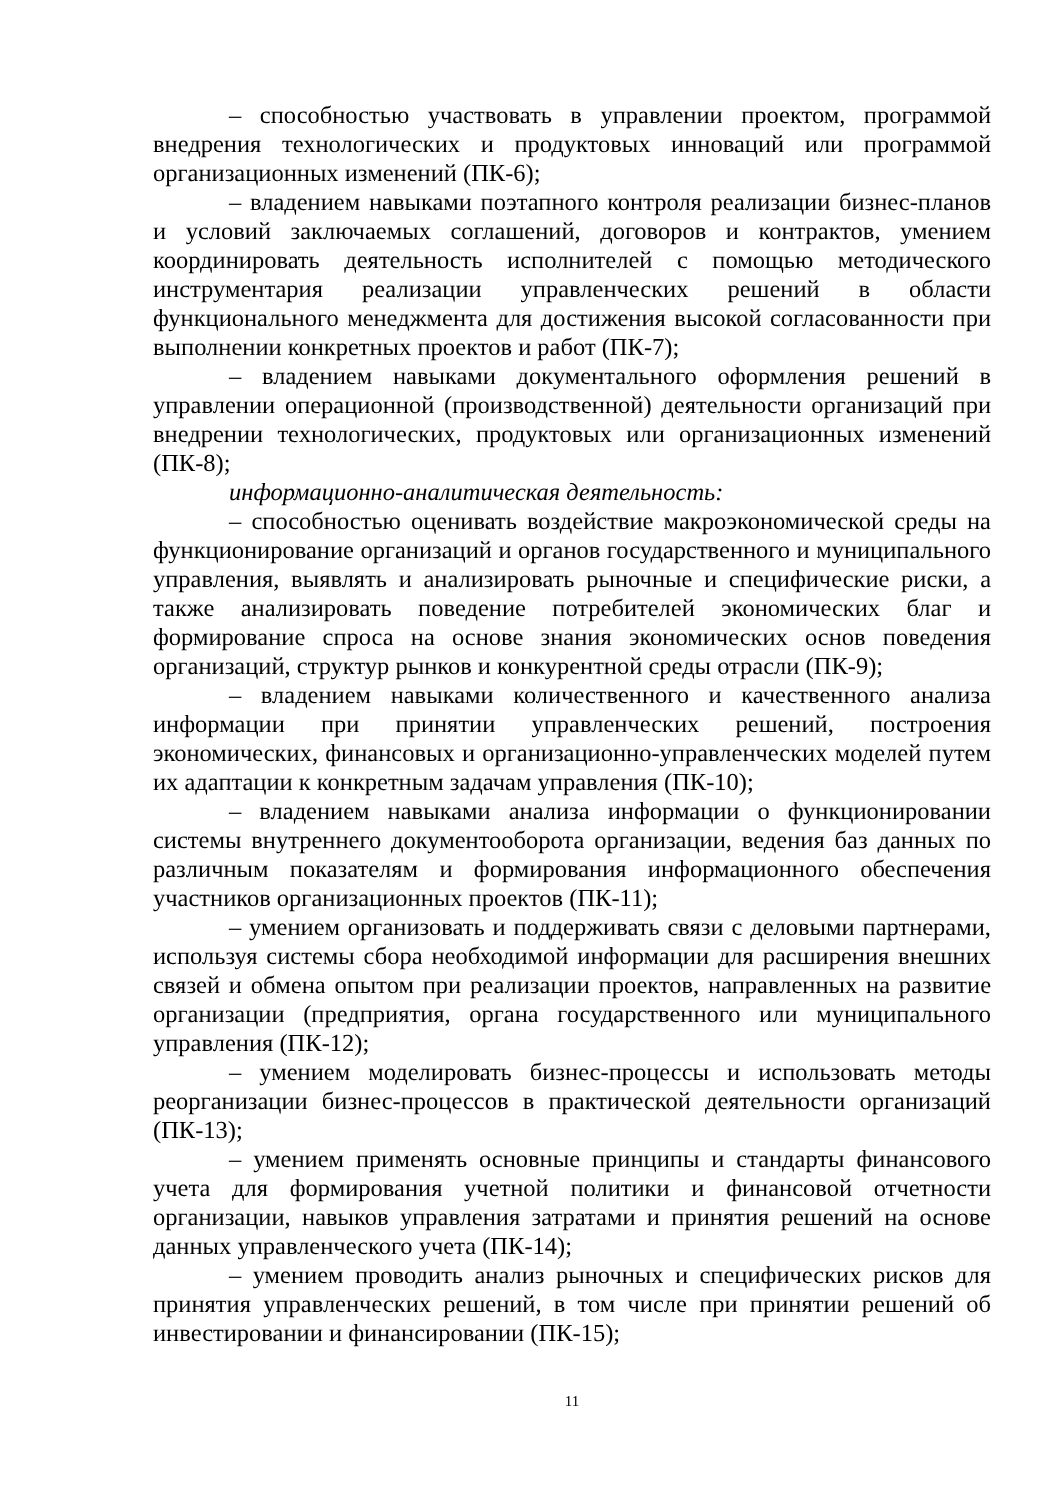– способностью участвовать в управлении проектом, программой внедрения технологических и продуктовых инноваций или программой организационных изменений (ПК-6);
– владением навыками поэтапного контроля реализации бизнес-планов и условий заключаемых соглашений, договоров и контрактов, умением координировать деятельность исполнителей с помощью методического инструментария реализации управленческих решений в области функционального менеджмента для достижения высокой согласованности при выполнении конкретных проектов и работ (ПК-7);
– владением навыками документального оформления решений в управлении операционной (производственной) деятельности организаций при внедрении технологических, продуктовых или организационных изменений (ПК-8);
информационно-аналитическая деятельность:
– способностью оценивать воздействие макроэкономической среды на функционирование организаций и органов государственного и муниципального управления, выявлять и анализировать рыночные и специфические риски, а также анализировать поведение потребителей экономических благ и формирование спроса на основе знания экономических основ поведения организаций, структур рынков и конкурентной среды отрасли (ПК-9);
– владением навыками количественного и качественного анализа информации при принятии управленческих решений, построения экономических, финансовых и организационно-управленческих моделей путем их адаптации к конкретным задачам управления (ПК-10);
– владением навыками анализа информации о функционировании системы внутреннего документооборота организации, ведения баз данных по различным показателям и формирования информационного обеспечения участников организационных проектов (ПК-11);
– умением организовать и поддерживать связи с деловыми партнерами, используя системы сбора необходимой информации для расширения внешних связей и обмена опытом при реализации проектов, направленных на развитие организации (предприятия, органа государственного или муниципального управления (ПК-12);
– умением моделировать бизнес-процессы и использовать методы реорганизации бизнес-процессов в практической деятельности организаций (ПК-13);
– умением применять основные принципы и стандарты финансового учета для формирования учетной политики и финансовой отчетности организации, навыков управления затратами и принятия решений на основе данных управленческого учета (ПК-14);
– умением проводить анализ рыночных и специфических рисков для принятия управленческих решений, в том числе при принятии решений об инвестировании и финансировании (ПК-15);
11